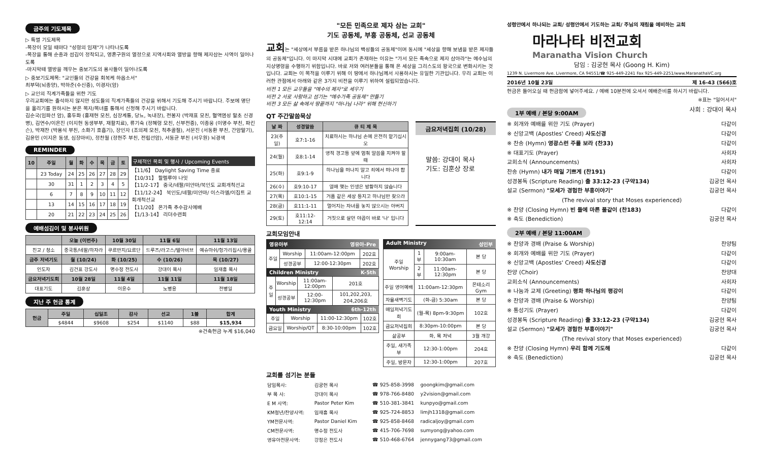금주의 기도제목
▷ 특별 기도제목
-목장이 모일 때마다 "성령의 임재"가 나타나도록
-목장을 통해 순종과 섬김이 정착되고, 영혼구원의 열정으로 지역사회와 열방을 향해 제자삼는 사역이 일어나도록
-마지막때 열방을 깨우는 중보기도의 용사들이 일어나도록
▷ 중보기도제목: "교인들의 건강을 회복케 하옵소서"
최부덕(뇌종양), 박하준(수신증), 이경자(암)
▷ 교인의 직계가족들을 위한 기도
우리교회에는 출석하지 않지만 성도들의 직계가족들의 건강을 위해서 기도해 주시기 바랍니다. 주보에 명단을 올리기를 원하시는 분은 목자/목녀를 통해서 신청해 주시기 바랍니다.
김순국(임파선 암), 홍두화 (홍재현 모친, 심장계통, 당뇨, 녹내장), 전봉자 (박재표 모친, 혈액염성 말초 신경병), 김연수/이은진 (이지현 동생부부, 재활치료), 류기숙 (정혜령 모친, 신부전증), 이종웅 (이명수 부친, 파킨슨), 박재찬 (박용석 부친, 소화기 호흡기), 장인자 (조의제 모친, 척추골절), 서문진 (서동환 부친, 간암말기), 김윤민 (이지은 동생, 심장마비), 정찬월 (정현주 부친, 전립선암), 서동균 부친 (서우원) 뇌경색
REMINDER
| 10 | 주일 | 월 | 화 | 수 | 목 | 금 | 토 |
| --- | --- | --- | --- | --- | --- | --- | --- |
| | 23 Today | 24 | 25 | 26 | 27 | 28 | 29 |
| | 30 | 31 | 1 | 2 | 3 | 4 | 5 |
| | 6 | 7 | 8 | 9 | 10 | 11 | 12 |
| | 13 | 14 | 15 | 16 | 17 | 18 | 19 |
| | 20 | 21 | 22 | 23 | 24 | 25 | 26 |
구체적인 목회 및 행사 / Upcoming Events
【11/6】 Daylight Saving Time 종료
【10/31】 할렐루야 나잇
【11/2-17】 중국/네팔/미얀마/북인도 교회개척선교
【11/12-24】 북인도/네팔/미얀마/ 이스라엘/이집트 교회개척선교
【11/20】 온가족 추수감사예배
【1/13-14】 리더수련회
예배섬김이 및 봉사위원
| | 오늘 (이번주) | 10월 30일 | 11월 6일 | 11월 13일 |
| --- | --- | --- | --- | --- |
| 친교 / 청소 | 중국통/네팔/하자라 | 쿠르만지/요르단 | 드루즈/라고스/텔아비브 | 예슈마쉬/헝가리집시/몽골 |
| 금주 저녁기도 | 월 (10/24) | 화 (10/25) | 수 (10/26) | 목 (10/27) |
| 인도자 | 김건표 강도사 | 명수정 전도사 | 강대이 목사 | 임재흥 목사 |
| 금요저녁기도회 | 10월 28일 | 11월 4일 | 11월 11일 | 11월 18일 |
| 대표기도 | 김훈상 | 이윤수 | 노병용 | 전병일 |
지난 주 헌금 통계
| 헌금 | 주일 | 십일조 | 감사 | 선교 | 1불 | 합계 |
| --- | --- | --- | --- | --- | --- | --- |
| | $4844 | $9608 | $254 | $1140 | $88 | $15,934 |
※건축헌금 누계 $16,040
"모든 민족으로 제자 삼는 교회"
기도 공동체, 부흥 공동체, 선교 공동체
교회는 "세상에서 부름을 받은 하나님의 백성들의 공동체"이며 동시에 "세상을 향해 보냄을 받은 제자들의 공동체"입니다. 이 마지막 시대에 교회가 존재하는 이유는 "가서 모든 족속으로 제자 삼아라"는 예수님의 지상명령을 수행하기 위함입니다. 바로 저와 여러분들을 통해 온 세상을 그리스도의 왕국으로 변화시키는 것입니다. 교회는 이 목적을 이루기 위해 이 땅에서 하나님께서 사용하시는 유일한 기관입니다. 우리 교회는 이러한 관점에서 아래와 같은 3가지 비전을 이루기 위하여 설립되었습니다.
비전 1 모든 교우들을 "예수의 제자"로 세우기
비전 2 서로 사랑하고 섬기는 "예수가족 공동체" 만들기
비전 3 모든 삶 속에서 땅끝까지 "하나님 나라" 위해 헌신하기
QT 주간말씀묵상
| 날 짜 | 성경말씀 | 큐 티 제 목 |
| --- | --- | --- |
| 23(주일) | 호7:1-16 | 치료하시는 하나님 손에 온전히 맡기십시오 |
| 24(월) | 호8:1-14 | 영적 경고등 앞에 멈춰 말씀을 지켜야 할 때 |
| 25(화) | 호9:1-9 | 하나님을 떠나지 말고 죄에서 떠나야 합니다 |
| 26(수) | 호9:10-17 | 열매 맺는 인생은 방황하지 않습니다 |
| 27(목) | 호10:1-15 | 거품 같은 세상 등지고 하나님만 찾으라 |
| 28(금) | 호11:1-11 | 멀어지는 자녀를 놓지 않으시는 아버지 |
| 29(토) | 호11:12-12:14 | 거짓으로 살던 야곱이 바로 '나' 입니다 |
금요저녁집회 (10/28)
말씀: 강대이 목사
기도: 김훈상 장로
교회모임안내
영유아부 영유아-Pre
| 주일 | Worship | 11:00am-12:00pm | 202호 |
| | 성경공부 | 12:00-12:30pm | 202호 |
Children Ministry K-5th
| 주일 | Worship | 11:00am-12:00pm | 201호 |
| | 성경공부 | 12:00-12:30pm | 101,202,203, 204,206호 |
Youth Ministry 6th-12th
| 주일 | Worship | 11:00-12:30pm | 102호 |
| 금요일 | Worship/QT | 8:30-10:00pm | 102호 |
Adult Ministry 성인부
| 주일 Worship | 1부 | 9:00am-10:30am | 본 당 |
| | 2부 | 11:00am-12:30pm | 본 당 |
| 주일 영어예배 | 11:00am-12:30pm | | 몬테소리 Gym |
| 자율새벽기도 | (화-금) 5:30am | | 본 당 |
| 매일저녁기도회 | (월-목) 8pm-9:30pm | | 102호 |
| 금요저녁집회 | 8:30pm-10:00pm | | 본 당 |
| 삶공부 | 화, 목 저녁 | | 3월 개강 |
| 주일, 새가족부 | 12:30-1:00pm | | 204호 |
| 주일, 방문자 | 12:30-1:00pm | | 207호 |
교회를 섬기는 분들
| 담임목사: | 김궁헌 목사 | ☎ 925-858-3998 | goongkim@gmail.com |
| 부 목 사: | 강대이 목사 | ☎ 978-766-8480 | y2vision@gmail.com |
| E M 사역: | Pastor Peter Kim | ☎ 510-381-3841 | kunpyo@gmail.com |
| KM청년/찬양사역: | 임재흥 목사 | ☎ 925-724-8853 | limjh1318@gmail.com |
| YM전문사역: | Pastor Daniel Kim | ☎ 925-858-8468 | radicaljoy@gmail.com |
| CM전문사역: | 명수정 전도사 | ☎ 415-706-7698 | sumyong@yahoo.com |
| 영유아전문사역: | 강정은 전도사 | ☎ 510-468-6764 | jennygang73@gmail.com |
성령안에서 하나되는 교회/ 성령안에서 기도하는 교회/ 주님의 재림을 예비하는 교회
마라나타 비전교회
Maranatha Vision Church
담임 : 김궁헌 목사 (Goong H. Kim)
1239 N. Livermore Ave. Livermore, CA 94551/☎ 925-449-2241 Fax 925-449-2251/www.MaranathaVC.org
2016년 10월 23일 제 16-43 (566)호
헌금은 들어오실 때 헌금함에 넣어주세요. / 예배 10분전에 오셔서 예배준비를 하시기 바랍니다.
※표는 "일어서서"
1부 예배 / 본당 9:00AM 사회 : 강대이 목사
※ 회개와 예배를 위한 기도 (Prayer) 다같이
※ 신앙고백 (Apostles' Creed) 사도신경 다같이
※ 찬송 (Hymn) 영광스런 주를 보라 (찬33) 다같이
※ 대표기도 (Prayer) 사회자
교회소식 (Announcements) 사회자
찬송 (Hymn) 내가 매일 기쁘게 (찬191) 다같이
성경봉독 (Scripture Reading) 출 33:12-23 (구약134) 김궁헌 목사
설교 (Sermon) "모세가 경험한 부흥이야기" 김궁헌 목사
(The revival story that Moses experienced)
※ 찬양 (Closing Hymn) 빈 들에 마른 풀같이 (찬183) 다같이
※ 축도 (Benediction) 김궁헌 목사
2부 예배 / 본당 11:00AM
※ 찬양과 경배 (Praise & Worship) 찬양팀
※ 회개와 예배를 위한 기도 (Prayer) 다같이
※ 신앙고백 (Apostles' Creed) 사도신경 다같이
찬양 (Choir) 찬양대
교회소식 (Announcements) 사회자
※ 나눔과 교제 (Greeting) 평화 하나님의 평강이 다같이
※ 찬양과 경배 (Praise & Worship) 찬양팀
※ 통성기도 (Prayer) 다같이
성경봉독 (Scripture Reading) 출 33:12-23 (구약134) 김궁헌 목사
설교 (Sermon) "모세가 경험한 부흥이야기" 김궁헌 목사
(The revival story that Moses experienced)
※ 찬양 (Closing Hymn) 우리 함께 기도해 다같이
※ 축도 (Benediction) 김궁헌 목사